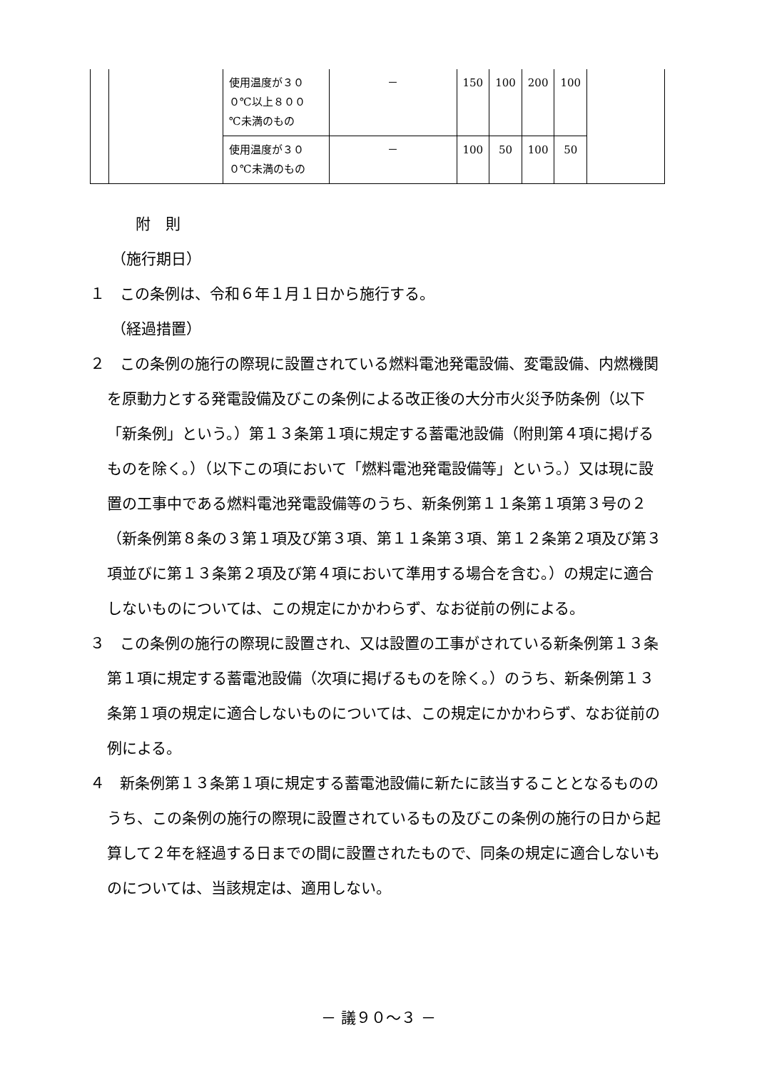| | | 使用温度が３０ ０℃以上８００ ℃未満のもの | － | 150 | 100 | 200 | 100 | |
| | | 使用温度が３０ ０℃未満のもの | － | 100 | 50 | 100 | 50 | |
附　則
（施行期日）
１　この条例は、令和６年１月１日から施行する。
（経過措置）
２　この条例の施行の際現に設置されている燃料電池発電設備、変電設備、内燃機関を原動力とする発電設備及びこの条例による改正後の大分市火災予防条例（以下「新条例」という。）第１３条第１項に規定する蓄電池設備（附則第４項に掲げるものを除く。）（以下この項において「燃料電池発電設備等」という。）又は現に設置の工事中である燃料電池発電設備等のうち、新条例第１１条第１項第３号の２（新条例第８条の３第１項及び第３項、第１１条第３項、第１２条第２項及び第３項並びに第１３条第２項及び第４項において準用する場合を含む。）の規定に適合しないものについては、この規定にかかわらず、なお従前の例による。
３　この条例の施行の際現に設置され、又は設置の工事がされている新条例第１３条第１項に規定する蓄電池設備（次項に掲げるものを除く。）のうち、新条例第１３条第１項の規定に適合しないものについては、この規定にかかわらず、なお従前の例による。
４　新条例第１３条第１項に規定する蓄電池設備に新たに該当することとなるもののうち、この条例の施行の際現に設置されているもの及びこの条例の施行の日から起算して２年を経過する日までの間に設置されたもので、同条の規定に適合しないものについては、当該規定は、適用しない。
－ 議９０～３ －